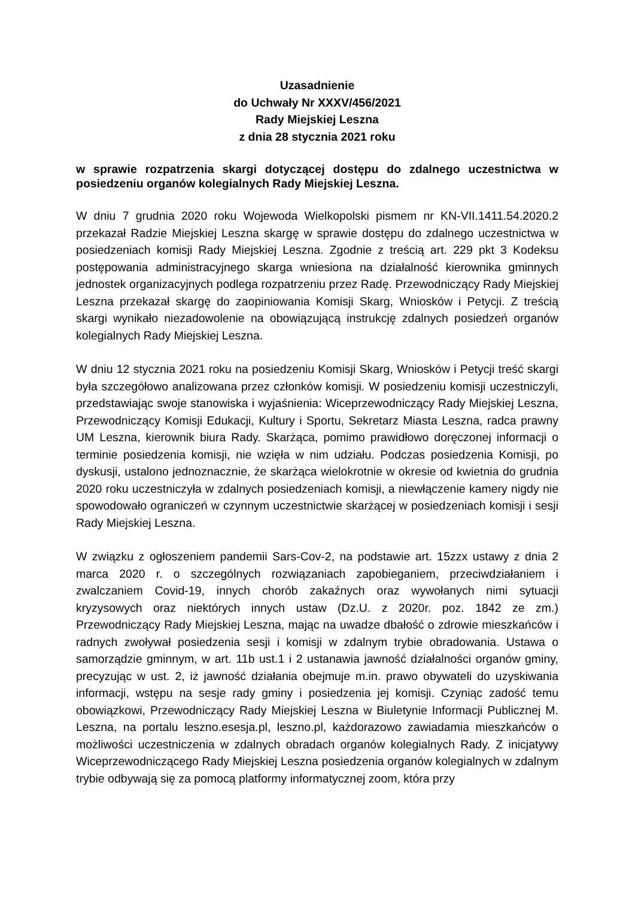Uzasadnienie
do Uchwały Nr XXXV/456/2021
Rady Miejskiej Leszna
z dnia 28 stycznia 2021 roku
w sprawie rozpatrzenia skargi dotyczącej dostępu do zdalnego uczestnictwa w posiedzeniu organów kolegialnych Rady Miejskiej Leszna.
W dniu 7 grudnia 2020 roku Wojewoda Wielkopolski pismem nr KN-VII.1411.54.2020.2 przekazał Radzie Miejskiej Leszna skargę w sprawie dostępu do zdalnego uczestnictwa w posiedzeniach komisji Rady Miejskiej Leszna. Zgodnie z treścią art. 229 pkt 3 Kodeksu postępowania administracyjnego skarga wniesiona na działalność kierownika gminnych jednostek organizacyjnych podlega rozpatrzeniu przez Radę. Przewodniczący Rady Miejskiej Leszna przekazał skargę do zaopiniowania Komisji Skarg, Wniosków i Petycji. Z treścią skargi wynikało niezadowolenie na obowiązującą instrukcję zdalnych posiedzeń organów kolegialnych Rady Miejskiej Leszna.
W dniu 12 stycznia 2021 roku na posiedzeniu Komisji Skarg, Wniosków i Petycji treść skargi była szczegółowo analizowana przez członków komisji. W posiedzeniu komisji uczestniczyli, przedstawiając swoje stanowiska i wyjaśnienia: Wiceprzewodniczący Rady Miejskiej Leszna, Przewodniczący Komisji Edukacji, Kultury i Sportu, Sekretarz Miasta Leszna, radca prawny UM Leszna, kierownik biura Rady. Skarżąca, pomimo prawidłowo doręczonej informacji o terminie posiedzenia komisji, nie wzięła w nim udziału. Podczas posiedzenia Komisji, po dyskusji, ustalono jednoznacznie, że skarżąca wielokrotnie w okresie od kwietnia do grudnia 2020 roku uczestniczyła w zdalnych posiedzeniach komisji, a niewłączenie kamery nigdy nie spowodowało ograniczeń w czynnym uczestnictwie skarżącej w posiedzeniach komisji i sesji Rady Miejskiej Leszna.
W związku z ogłoszeniem pandemii Sars-Cov-2, na podstawie art. 15zzx ustawy z dnia 2 marca 2020 r. o szczególnych rozwiązaniach zapobieganiem, przeciwdziałaniem i zwalczaniem Covid-19, innych chorób zakaźnych oraz wywołanych nimi sytuacji kryzysowych oraz niektórych innych ustaw (Dz.U. z 2020r. poz. 1842 ze zm.) Przewodniczący Rady Miejskiej Leszna, mając na uwadze dbałość o zdrowie mieszkańców i radnych zwoływał posiedzenia sesji i komisji w zdalnym trybie obradowania. Ustawa o samorządzie gminnym, w art. 11b ust.1 i 2 ustanawia jawność działalności organów gminy, precyzując w ust. 2, iż jawność działania obejmuje m.in. prawo obywateli do uzyskiwania informacji, wstępu na sesje rady gminy i posiedzenia jej komisji. Czyniąc zadość temu obowiązkowi, Przewodniczący Rady Miejskiej Leszna w Biuletynie Informacji Publicznej M. Leszna, na portalu leszno.esesja.pl, leszno.pl, każdorazowo zawiadamia mieszkańców o możliwości uczestniczenia w zdalnych obradach organów kolegialnych Rady. Z inicjatywy Wiceprzewodniczącego Rady Miejskiej Leszna posiedzenia organów kolegialnych w zdalnym trybie odbywają się za pomocą platformy informatycznej zoom, która przy